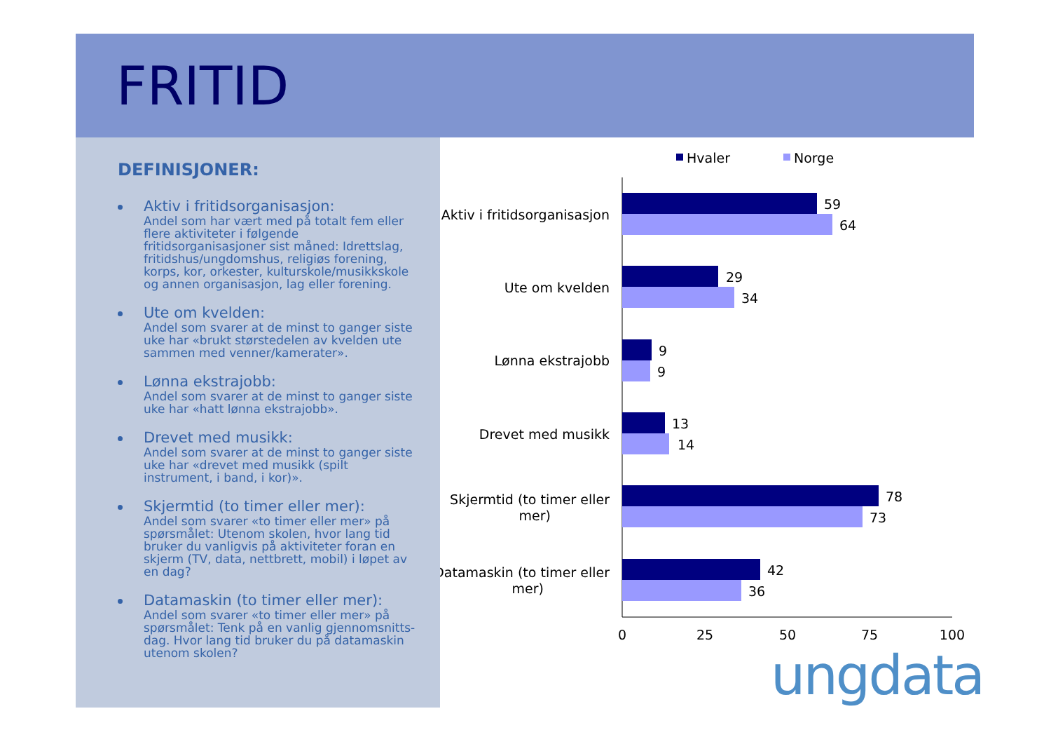FRITID
DEFINISJONER:
Aktiv i fritidsorganisasjon:
Andel som har vært med på totalt fem eller flere aktiviteter i følgende fritidsorganisasjoner sist måned: Idrettslag, fritidshus/ungdomshus, religiøs forening, korps, kor, orkester, kulturskole/musikkskole og annen organisasjon, lag eller forening.
Ute om kvelden:
Andel som svarer at de minst to ganger siste uke har «brukt størstedelen av kvelden ute sammen med venner/kamerater».
Lønna ekstrajobb:
Andel som svarer at de minst to ganger siste uke har «hatt lønna ekstrajobb».
Drevet med musikk:
Andel som svarer at de minst to ganger siste uke har «drevet med musikk (spilt instrument, i band, i kor)».
Skjermtid (to timer eller mer):
Andel som svarer «to timer eller mer» på spørsmålet: Utenom skolen, hvor lang tid bruker du vanligvis på aktiviteter foran en skjerm (TV, data, nettbrett, mobil) i løpet av en dag?
Datamaskin (to timer eller mer):
Andel som svarer «to timer eller mer» på spørsmålet: Tenk på en vanlig gjennomsnitts-dag. Hvor lang tid bruker du på datamaskin utenom skolen?
Hvaler
Norge
Aktiv i fritidsorganisasjon
Ute om kvelden
Lønna ekstrajobb
Drevet med musikk
Skjermtid (to timer eller
mer)
Datamaskin (to timer eller
mer)
59
64
29
34
9
9
13
14
78
73
42
36
0
25
50
75
100
ungdata